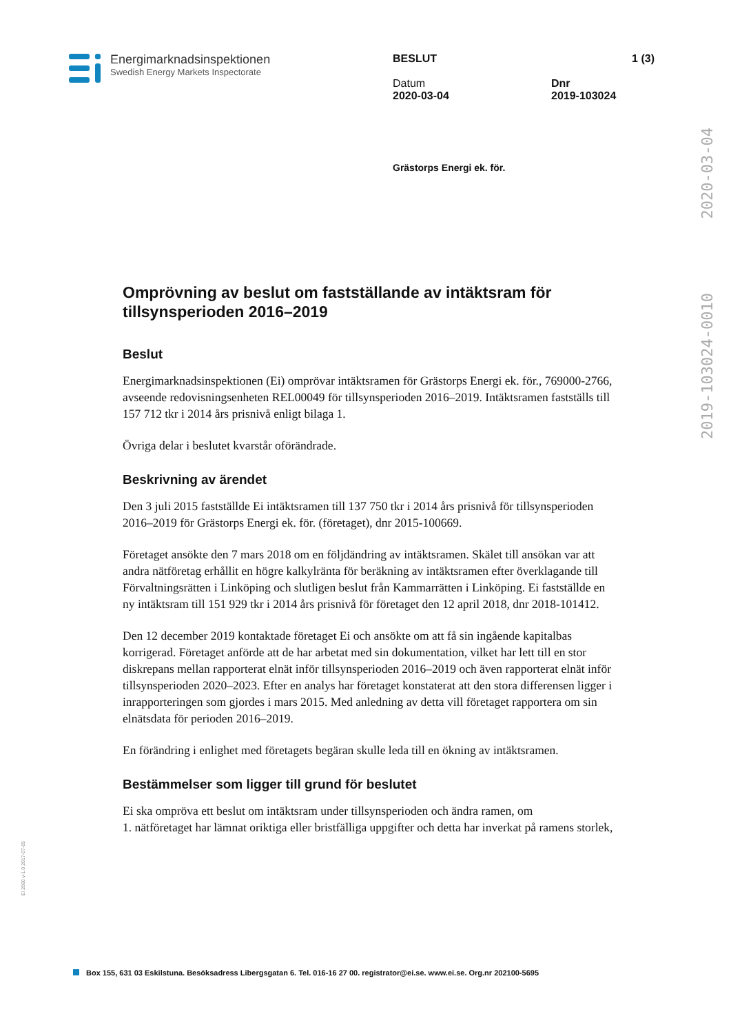Energimarknadsinspektionen
Swedish Energy Markets Inspectorate
BESLUT
Datum
2020-03-04
1 (3)
Dnr
2019-103024
Grästorps Energi ek. för.
2020-03-04
2019-103024-0010
Omprövning av beslut om fastställande av intäktsram för tillsynsperioden 2016–2019
Beslut
Energimarknadsinspektionen (Ei) omprövar intäktsramen för Grästorps Energi ek. för., 769000-2766, avseende redovisningsenheten REL00049 för tillsynsperioden 2016–2019. Intäktsramen fastställs till 157 712 tkr i 2014 års prisnivå enligt bilaga 1.
Övriga delar i beslutet kvarstår oförändrade.
Beskrivning av ärendet
Den 3 juli 2015 fastställde Ei intäktsramen till 137 750 tkr i 2014 års prisnivå för tillsynsperioden 2016–2019 för Grästorps Energi ek. för. (företaget), dnr 2015-100669.
Företaget ansökte den 7 mars 2018 om en följdändring av intäktsramen. Skälet till ansökan var att andra nätföretag erhållit en högre kalkylränta för beräkning av intäktsramen efter överklagande till Förvaltningsrätten i Linköping och slutligen beslut från Kammarrätten i Linköping. Ei fastställde en ny intäktsram till 151 929 tkr i 2014 års prisnivå för företaget den 12 april 2018, dnr 2018-101412.
Den 12 december 2019 kontaktade företaget Ei och ansökte om att få sin ingående kapitalbas korrigerad. Företaget anförde att de har arbetat med sin dokumentation, vilket har lett till en stor diskrepans mellan rapporterat elnät inför tillsynsperioden 2016–2019 och även rapporterat elnät inför tillsynsperioden 2020–2023. Efter en analys har företaget konstaterat att den stora differensen ligger i inrapporteringen som gjordes i mars 2015. Med anledning av detta vill företaget rapportera om sin elnätsdata för perioden 2016–2019.
En förändring i enlighet med företagets begäran skulle leda till en ökning av intäktsramen.
Bestämmelser som ligger till grund för beslutet
Ei ska ompröva ett beslut om intäktsram under tillsynsperioden och ändra ramen, om
1. nätföretaget har lämnat oriktiga eller bristfälliga uppgifter och detta har inverkat på ramens storlek,
Ei 2060 v-1.0 2017-07-05
Box 155, 631 03 Eskilstuna. Besöksadress Libergsgatan 6. Tel. 016-16 27 00. registrator@ei.se. www.ei.se. Org.nr 202100-5695